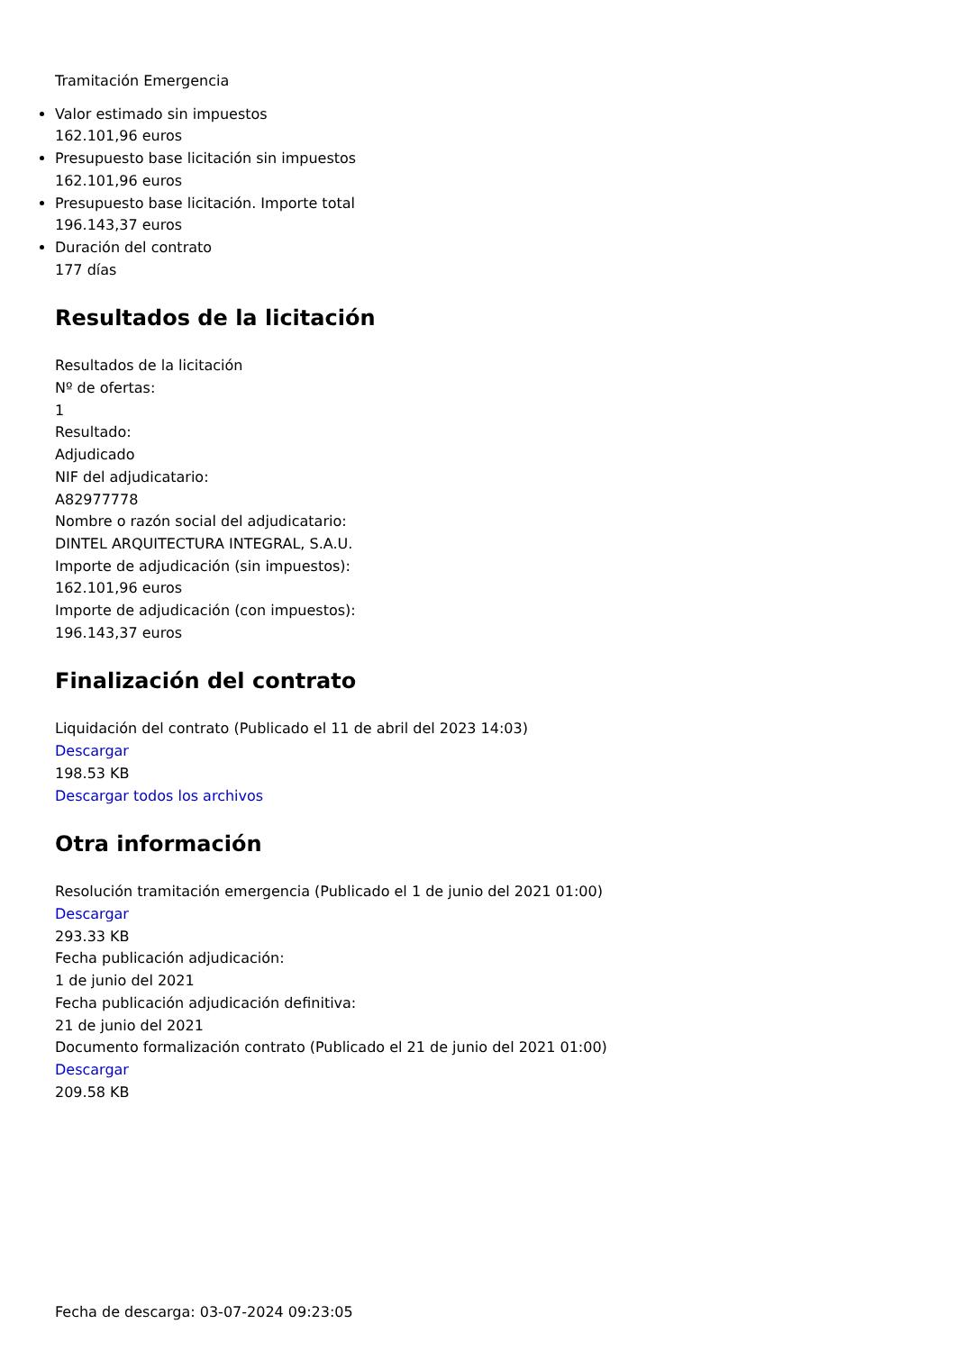Tramitación Emergencia
Valor estimado sin impuestos
162.101,96 euros
Presupuesto base licitación sin impuestos
162.101,96 euros
Presupuesto base licitación. Importe total
196.143,37 euros
Duración del contrato
177 días
Resultados de la licitación
Resultados de la licitación
Nº de ofertas:
1
Resultado:
Adjudicado
NIF del adjudicatario:
A82977778
Nombre o razón social del adjudicatario:
DINTEL ARQUITECTURA INTEGRAL, S.A.U.
Importe de adjudicación (sin impuestos):
162.101,96 euros
Importe de adjudicación (con impuestos):
196.143,37 euros
Finalización del contrato
Liquidación del contrato (Publicado el 11 de abril del 2023 14:03)
Descargar
198.53 KB
Descargar todos los archivos
Otra información
Resolución tramitación emergencia (Publicado el 1 de junio del 2021 01:00)
Descargar
293.33 KB
Fecha publicación adjudicación:
1 de junio del 2021
Fecha publicación adjudicación definitiva:
21 de junio del 2021
Documento formalización contrato (Publicado el 21 de junio del 2021 01:00)
Descargar
209.58 KB
Fecha de descarga: 03-07-2024 09:23:05